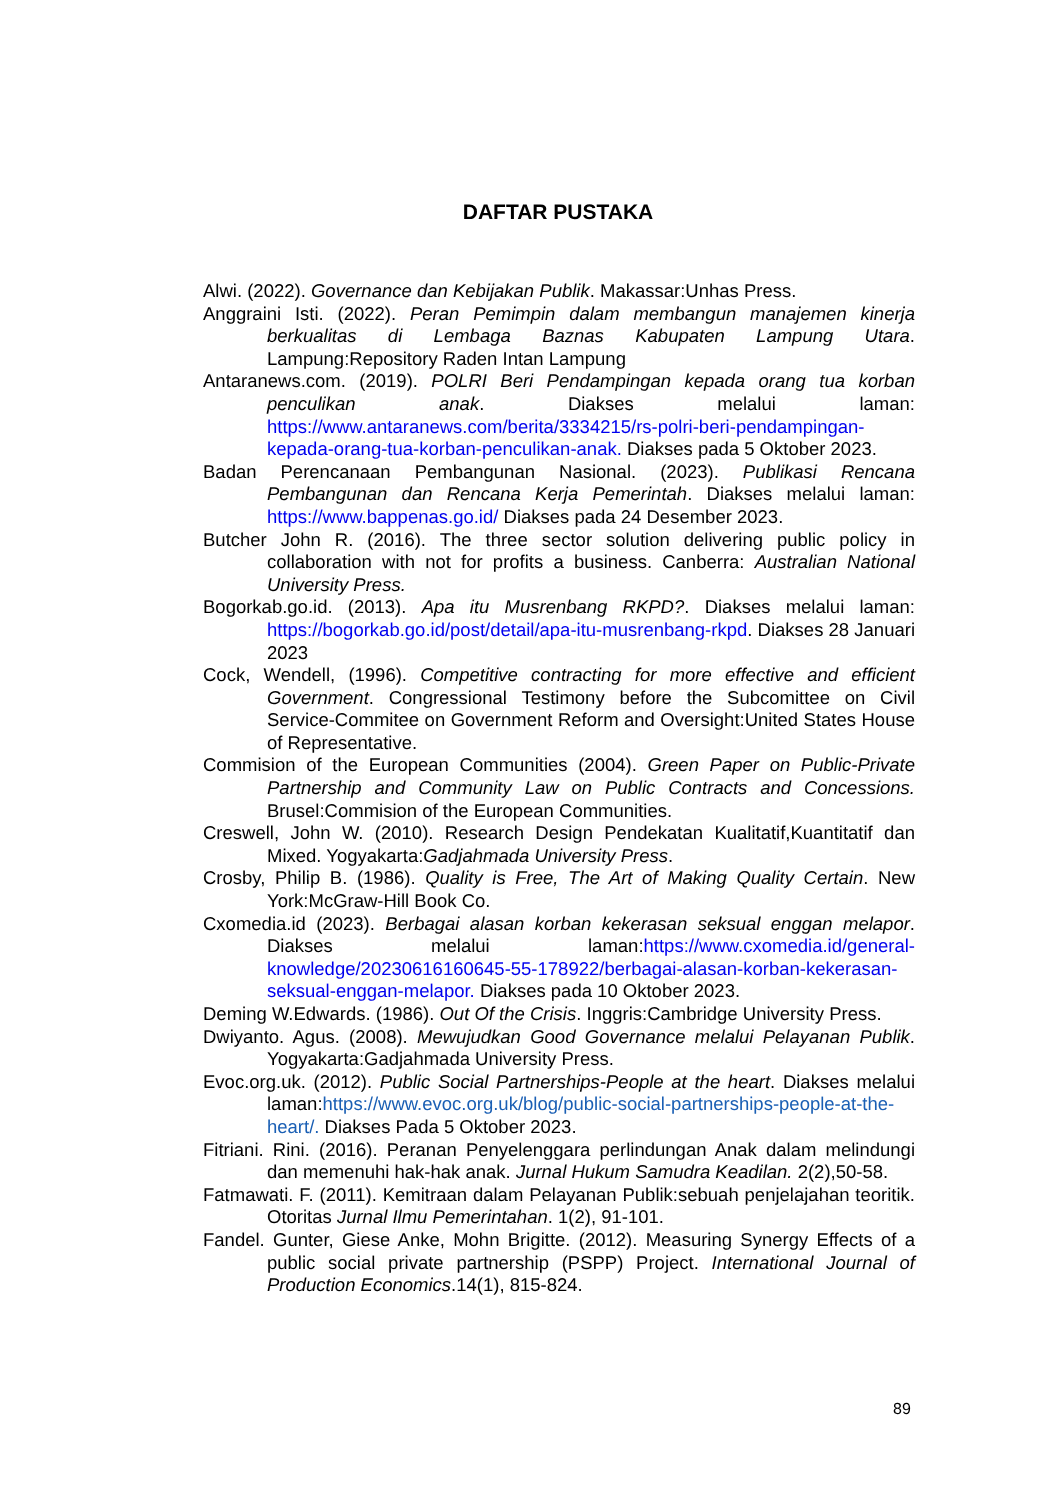DAFTAR PUSTAKA
Alwi. (2022). Governance dan Kebijakan Publik. Makassar:Unhas Press.
Anggraini Isti. (2022). Peran Pemimpin dalam membangun manajemen kinerja berkualitas di Lembaga Baznas Kabupaten Lampung Utara. Lampung:Repository Raden Intan Lampung
Antaranews.com. (2019). POLRI Beri Pendampingan kepada orang tua korban penculikan anak. Diakses melalui laman: https://www.antaranews.com/berita/3334215/rs-polri-beri-pendampingan-kepada-orang-tua-korban-penculikan-anak. Diakses pada 5 Oktober 2023.
Badan Perencanaan Pembangunan Nasional. (2023). Publikasi Rencana Pembangunan dan Rencana Kerja Pemerintah. Diakses melalui laman: https://www.bappenas.go.id/ Diakses pada 24 Desember 2023.
Butcher John R. (2016). The three sector solution delivering public policy in collaboration with not for profits a business. Canberra: Australian National University Press.
Bogorkab.go.id. (2013). Apa itu Musrenbang RKPD?. Diakses melalui laman: https://bogorkab.go.id/post/detail/apa-itu-musrenbang-rkpd. Diakses 28 Januari 2023
Cock, Wendell, (1996). Competitive contracting for more effective and efficient Government. Congressional Testimony before the Subcomittee on Civil Service-Commitee on Government Reform and Oversight:United States House of Representative.
Commision of the European Communities (2004). Green Paper on Public-Private Partnership and Community Law on Public Contracts and Concessions. Brusel:Commision of the European Communities.
Creswell, John W. (2010). Research Design Pendekatan Kualitatif,Kuantitatif dan Mixed. Yogyakarta:Gadjahmada University Press.
Crosby, Philip B. (1986). Quality is Free, The Art of Making Quality Certain. New York:McGraw-Hill Book Co.
Cxomedia.id (2023). Berbagai alasan korban kekerasan seksual enggan melapor. Diakses melalui laman:https://www.cxomedia.id/general-knowledge/20230616160645-55-178922/berbagai-alasan-korban-kekerasan-seksual-enggan-melapor. Diakses pada 10 Oktober 2023.
Deming W.Edwards. (1986). Out Of the Crisis. Inggris:Cambridge University Press.
Dwiyanto. Agus. (2008). Mewujudkan Good Governance melalui Pelayanan Publik. Yogyakarta:Gadjahmada University Press.
Evoc.org.uk. (2012). Public Social Partnerships-People at the heart. Diakses melalui laman:https://www.evoc.org.uk/blog/public-social-partnerships-people-at-the-heart/. Diakses Pada 5 Oktober 2023.
Fitriani. Rini. (2016). Peranan Penyelenggara perlindungan Anak dalam melindungi dan memenuhi hak-hak anak. Jurnal Hukum Samudra Keadilan. 2(2),50-58.
Fatmawati. F. (2011). Kemitraan dalam Pelayanan Publik:sebuah penjelajahan teoritik. Otoritas Jurnal Ilmu Pemerintahan. 1(2), 91-101.
Fandel. Gunter, Giese Anke, Mohn Brigitte. (2012). Measuring Synergy Effects of a public social private partnership (PSPP) Project. International Journal of Production Economics.14(1), 815-824.
89